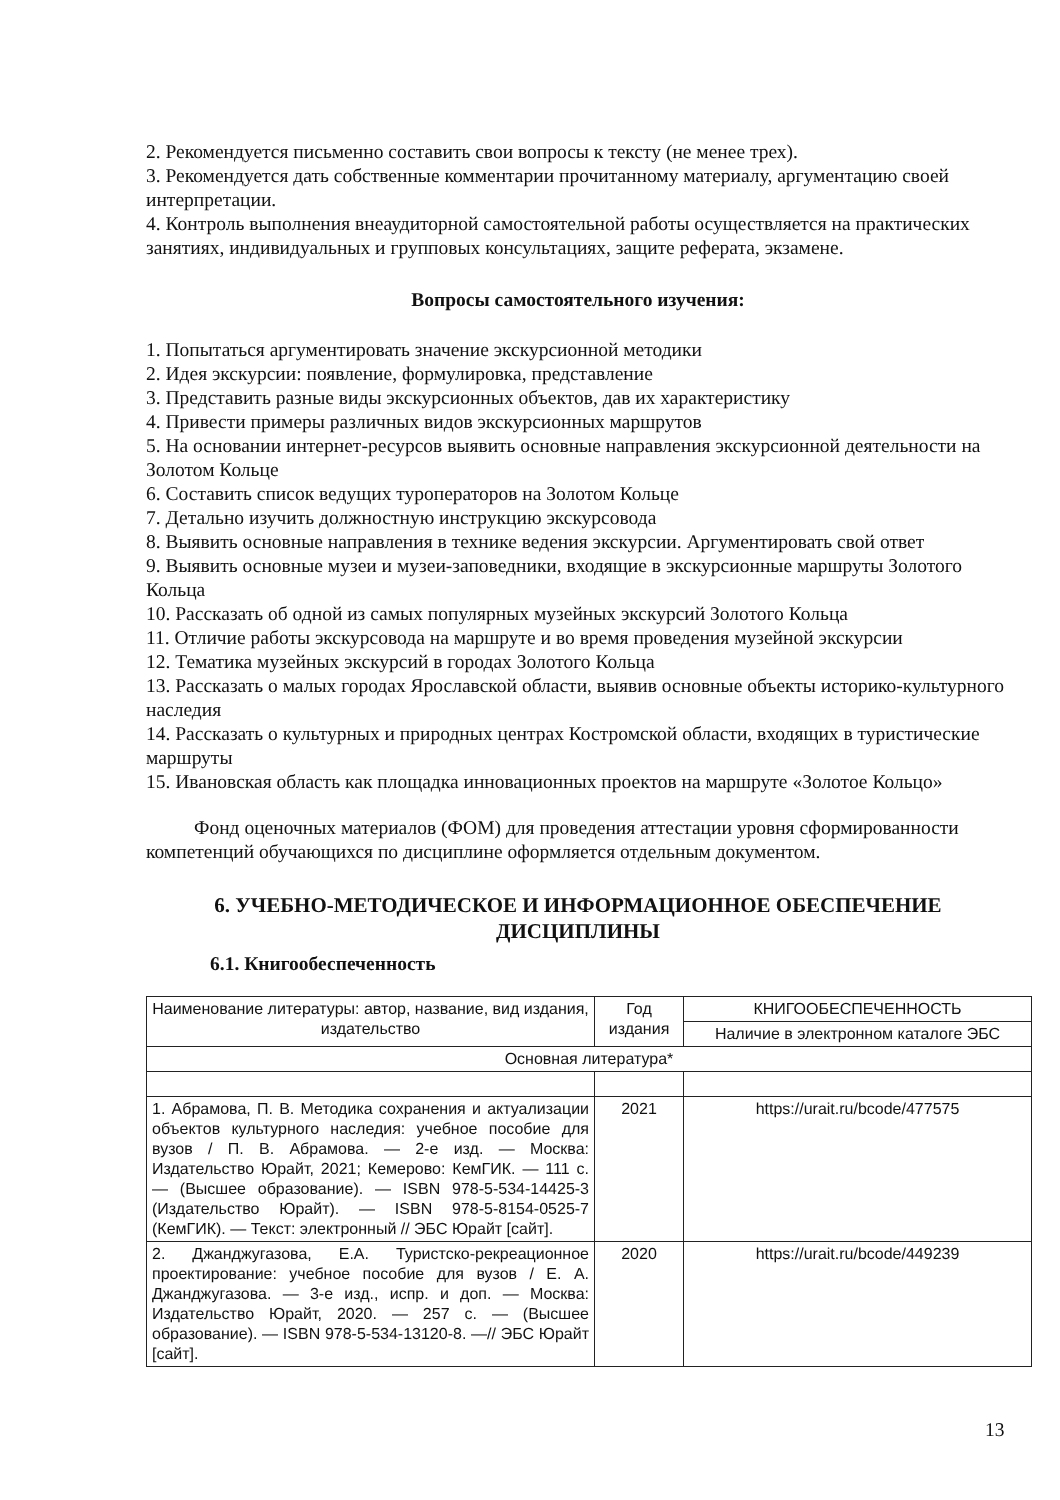2. Рекомендуется письменно составить свои вопросы к тексту (не менее трех).
3. Рекомендуется дать собственные комментарии прочитанному материалу, аргументацию своей интерпретации.
4. Контроль выполнения внеаудиторной самостоятельной работы осуществляется на практических занятиях, индивидуальных и групповых консультациях, защите реферата, экзамене.
Вопросы самостоятельного изучения:
1. Попытаться аргументировать значение экскурсионной методики
2. Идея экскурсии: появление, формулировка, представление
3. Представить разные виды экскурсионных объектов, дав их характеристику
4. Привести примеры различных видов экскурсионных маршрутов
5. На основании интернет-ресурсов выявить основные направления экскурсионной деятельности на Золотом Кольце
6. Составить список ведущих туроператоров на Золотом Кольце
7. Детально изучить должностную инструкцию экскурсовода
8. Выявить основные направления в технике ведения экскурсии. Аргументировать свой ответ
9. Выявить основные музеи и музеи-заповедники, входящие в экскурсионные маршруты Золотого Кольца
10. Рассказать об одной из самых популярных музейных экскурсий Золотого Кольца
11. Отличие работы экскурсовода на маршруте и во время проведения музейной экскурсии
12. Тематика музейных экскурсий в городах Золотого Кольца
13. Рассказать о малых городах Ярославской области, выявив основные объекты историко-культурного наследия
14. Рассказать о культурных и природных центрах Костромской области, входящих в туристические маршруты
15. Ивановская область как площадка инновационных проектов на маршруте «Золотое Кольцо»
Фонд оценочных материалов (ФОМ) для проведения аттестации уровня сформированности компетенций обучающихся по дисциплине оформляется отдельным документом.
6. УЧЕБНО-МЕТОДИЧЕСКОЕ И ИНФОРМАЦИОННОЕ ОБЕСПЕЧЕНИЕ ДИСЦИПЛИНЫ
6.1. Книгообеспеченность
| Наименование литературы: автор, название, вид издания, издательство | Год издания | КНИГООБЕСПЕЧЕННОСТЬ |
| --- | --- | --- |
| | | Наличие в электронном каталоге ЭБС |
| Основная литература* | | |
| 1. Абрамова, П. В. Методика сохранения и актуализации объектов культурного наследия: учебное пособие для вузов / П. В. Абрамова. — 2-е изд. — Москва: Издательство Юрайт, 2021; Кемерово: КемГИК. — 111 с. — (Высшее образование). — ISBN 978-5-534-14425-3 (Издательство Юрайт). — ISBN 978-5-8154-0525-7 (КемГИК). — Текст: электронный // ЭБС Юрайт [сайт]. | 2021 | https://urait.ru/bcode/477575 |
| 2. Джанджугазова, Е.А. Туристско-рекреационное проектирование: учебное пособие для вузов / Е. А. Джанджугазова. — 3-е изд., испр. и доп. — Москва: Издательство Юрайт, 2020. — 257 с. — (Высшее образование). — ISBN 978-5-534-13120-8. —// ЭБС Юрайт [сайт]. | 2020 | https://urait.ru/bcode/449239 |
13